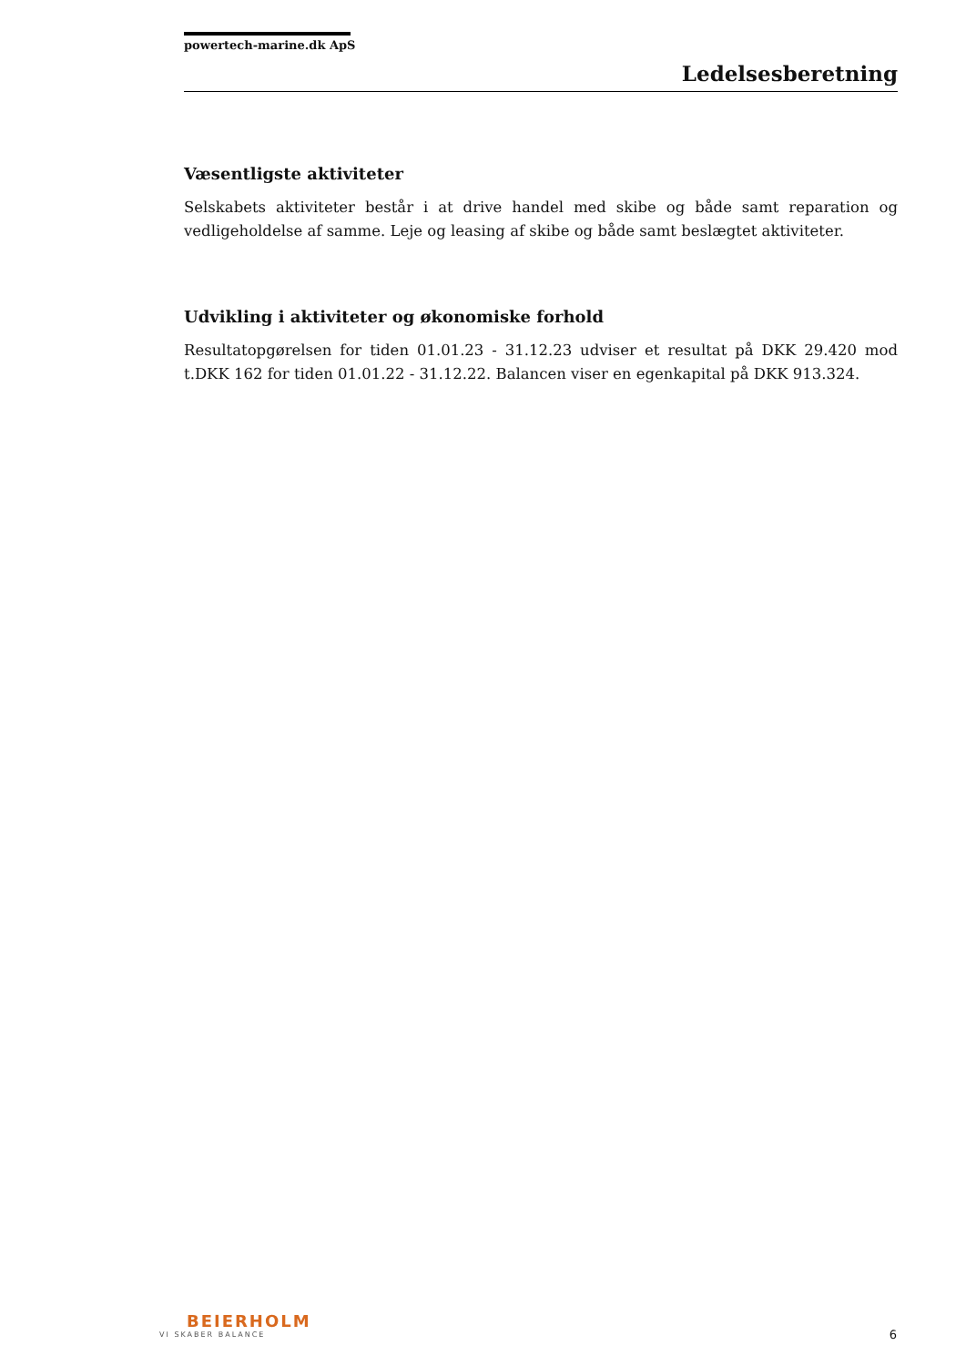powertech-marine.dk ApS
Ledelsesberetning
Væsentligste aktiviteter
Selskabets aktiviteter består i at drive handel med skibe og både samt reparation og vedligeholdelse af samme. Leje og leasing af skibe og både samt beslægtet aktiviteter.
Udvikling i aktiviteter og økonomiske forhold
Resultatopgørelsen for tiden 01.01.23 - 31.12.23 udviser et resultat på DKK 29.420 mod t.DKK 162 for tiden 01.01.22 - 31.12.22. Balancen viser en egenkapital på DKK 913.324.
BEIERHOLM
VI SKABER BALANCE
6